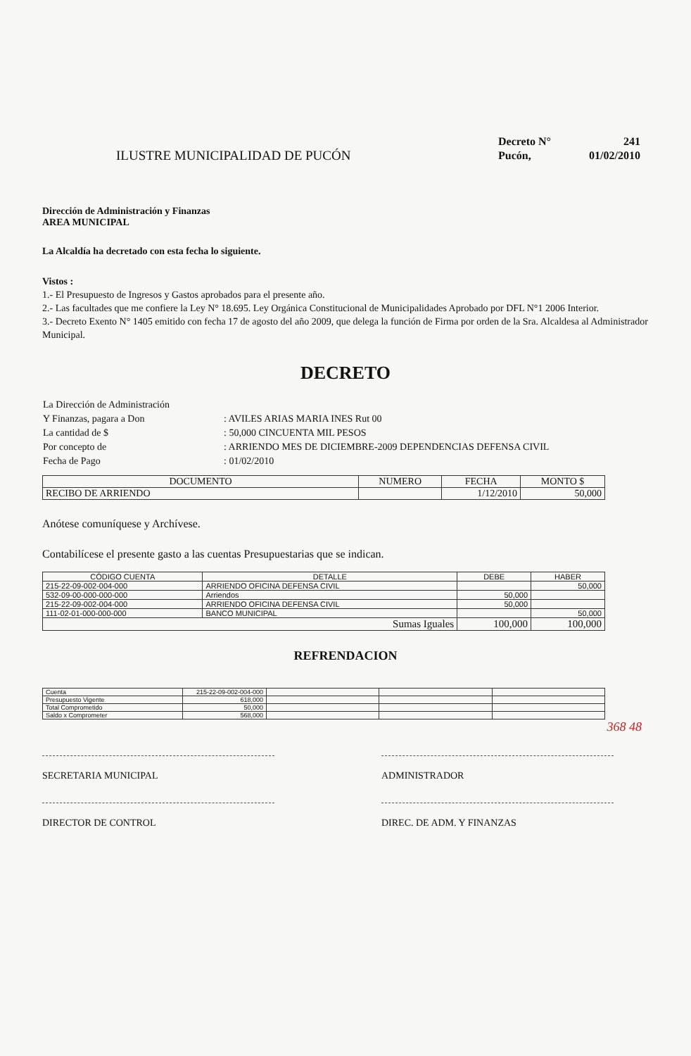ILUSTRE MUNICIPALIDAD DE PUCÓN
| Decreto N° | 241 |
| Pucón, | 01/02/2010 |
Dirección de Administración y Finanzas
AREA MUNICIPAL
La Alcaldía ha decretado con esta fecha lo siguiente.
Vistos :
1.- El Presupuesto de Ingresos y Gastos aprobados para el presente año.
2.- Las facultades que me confiere la Ley N° 18.695. Ley Orgánica Constitucional de Municipalidades Aprobado por DFL N°1 2006 Interior.
3.- Decreto Exento N° 1405 emitido con fecha 17 de agosto del año 2009, que delega la función de Firma por orden de la Sra. Alcaldesa al Administrador Municipal.
DECRETO
| La Dirección de Administración | |
| Y Finanzas, pagara a Don | : AVILES ARIAS MARIA INES Rut 00 |
| La cantidad de $ | : 50,000 CINCUENTA MIL PESOS |
| Por concepto de | : ARRIENDO MES DE DICIEMBRE-2009 DEPENDENCIAS DEFENSA CIVIL |
| Fecha de Pago | : 01/02/2010 |
| DOCUMENTO | NUMERO | FECHA | MONTO $ |
| --- | --- | --- | --- |
| RECIBO DE ARRIENDO | | 1/12/2010 | 50,000 |
Anótese comuníquese y Archívese.
Contabilícese el presente gasto a las cuentas Presupuestarias que se indican.
| CÓDIGO CUENTA | DETALLE | DEBE | HABER |
| --- | --- | --- | --- |
| 215-22-09-002-004-000 | ARRIENDO OFICINA DEFENSA CIVIL | | 50,000 |
| 532-09-00-000-000-000 | Arriendos | 50,000 | |
| 215-22-09-002-004-000 | ARRIENDO OFICINA DEFENSA CIVIL | 50,000 | |
| 111-02-01-000-000-000 | BANCO MUNICIPAL | | 50,000 |
| Sumas Iguales | | 100,000 | 100,000 |
REFRENDACION
| Cuenta | 215-22-09-002-004-000 | | | |
| Presupuesto Vigente | 618,000 | | | |
| Total Comprometido | 50,000 | | | |
| Saldo x Comprometer | 568,000 | | | |
368 48
SECRETARIA MUNICIPAL ADMINISTRADOR
DIRECTOR DE CONTROL DIREC. DE ADM. Y FINANZAS